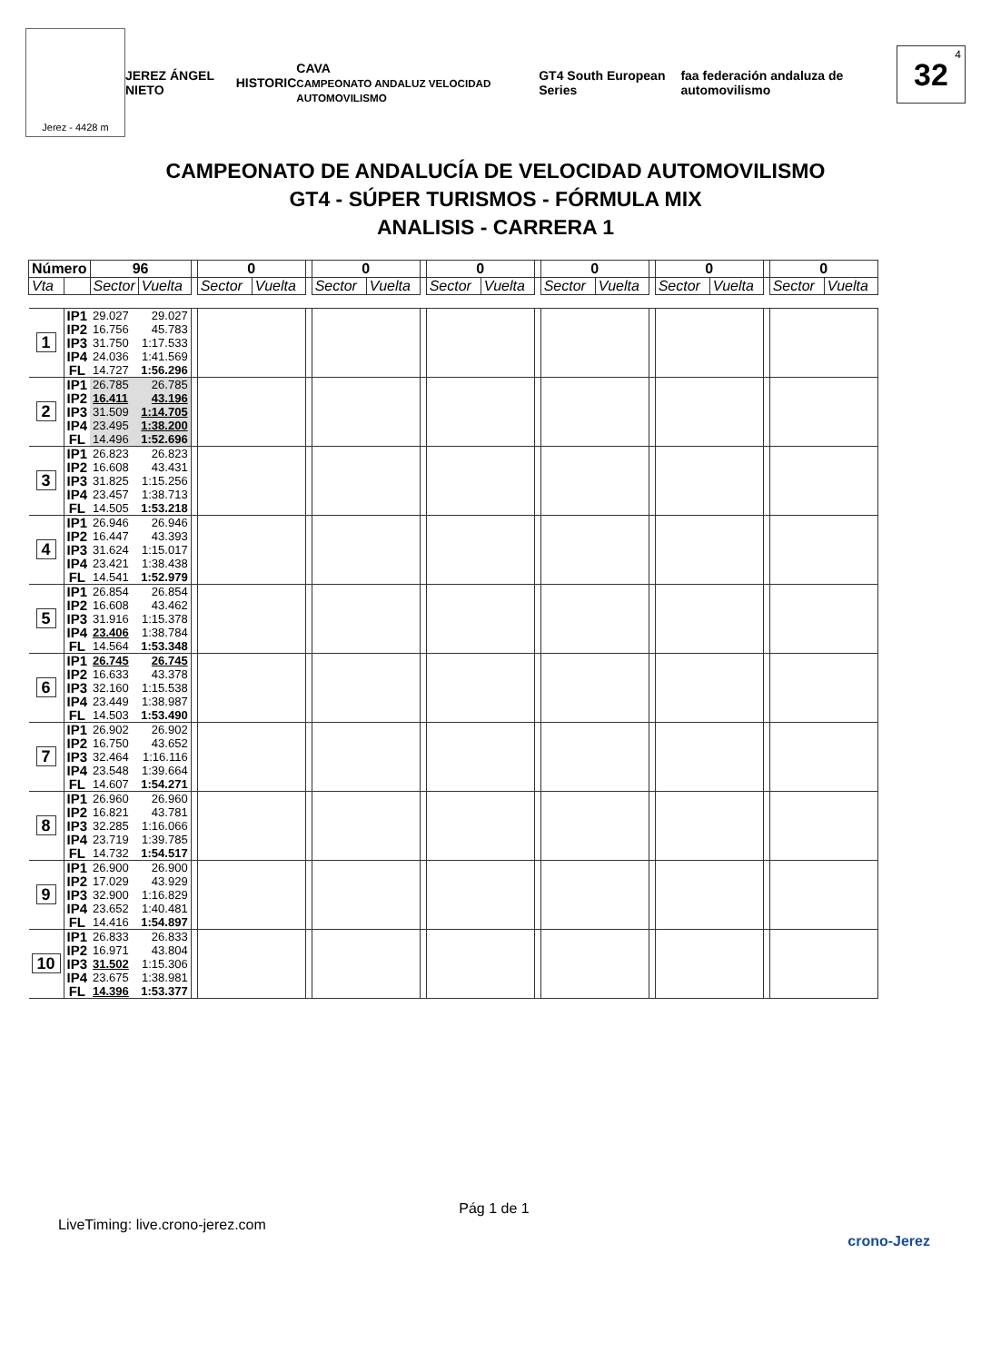Jerez - 4428 m
JEREZ ÁNGEL NIETO HISTORIC CAVA
CAMPEONATO ANDALUZ VELOCIDAD AUTOMOVILISMO GT4 South European Series faa federación andaluza de automovilismo
<sup>4</sup> 32
CAMPEONATO DE ANDALUCÍA DE VELOCIDAD AUTOMOVILISMO
GT4 - SÚPER TURISMOS - FÓRMULA MIX
ANALISIS - CARRERA 1
| Número | | 96 | | | 0 | | | 0 | | | 0 | | | 0 | | | 0 | | | 0 | |
| --- | --- | --- | --- | --- | --- | --- | --- | --- | --- | --- | --- | --- | --- | --- | --- | --- | --- | --- | --- | --- | --- |
| Vta | | Sector | Vuelta | | Sector | Vuelta | | Sector | Vuelta | | Sector | Vuelta | | Sector | Vuelta | | Sector | Vuelta | | Sector | Vuelta |
| 1 | IP1 | 29.027 | 29.027 | | | | | | | | | | | | | | | | | | |
| | IP2 | 16.756 | 45.783 | | | | | | | | | | | | | | | | | | |
| | IP3 | 31.750 | 1:17.533 | | | | | | | | | | | | | | | | | | |
| | IP4 | 24.036 | 1:41.569 | | | | | | | | | | | | | | | | | | |
| | FL | 14.727 | 1:56.296 | | | | | | | | | | | | | | | | | | |
| 2 | IP1 | 26.785 | 26.785 | | | | | | | | | | | | | | | | | | |
| | IP2 | 16.411 | 43.196 | | | | | | | | | | | | | | | | | | |
| | IP3 | 31.509 | 1:14.705 | | | | | | | | | | | | | | | | | | |
| | IP4 | 23.495 | 1:38.200 | | | | | | | | | | | | | | | | | | |
| | FL | 14.496 | 1:52.696 | | | | | | | | | | | | | | | | | | |
| 3 | IP1 | 26.823 | 26.823 | | | | | | | | | | | | | | | | | | |
| | IP2 | 16.608 | 43.431 | | | | | | | | | | | | | | | | | | |
| | IP3 | 31.825 | 1:15.256 | | | | | | | | | | | | | | | | | | |
| | IP4 | 23.457 | 1:38.713 | | | | | | | | | | | | | | | | | | |
| | FL | 14.505 | 1:53.218 | | | | | | | | | | | | | | | | | | |
| 4 | IP1 | 26.946 | 26.946 | | | | | | | | | | | | | | | | | | |
| | IP2 | 16.447 | 43.393 | | | | | | | | | | | | | | | | | | |
| | IP3 | 31.624 | 1:15.017 | | | | | | | | | | | | | | | | | | |
| | IP4 | 23.421 | 1:38.438 | | | | | | | | | | | | | | | | | | |
| | FL | 14.541 | 1:52.979 | | | | | | | | | | | | | | | | | | |
| 5 | IP1 | 26.854 | 26.854 | | | | | | | | | | | | | | | | | | |
| | IP2 | 16.608 | 43.462 | | | | | | | | | | | | | | | | | | |
| | IP3 | 31.916 | 1:15.378 | | | | | | | | | | | | | | | | | | |
| | IP4 | 23.406 | 1:38.784 | | | | | | | | | | | | | | | | | | |
| | FL | 14.564 | 1:53.348 | | | | | | | | | | | | | | | | | | |
| 6 | IP1 | 26.745 | 26.745 | | | | | | | | | | | | | | | | | | |
| | IP2 | 16.633 | 43.378 | | | | | | | | | | | | | | | | | | |
| | IP3 | 32.160 | 1:15.538 | | | | | | | | | | | | | | | | | | |
| | IP4 | 23.449 | 1:38.987 | | | | | | | | | | | | | | | | | | |
| | FL | 14.503 | 1:53.490 | | | | | | | | | | | | | | | | | | |
| 7 | IP1 | 26.902 | 26.902 | | | | | | | | | | | | | | | | | | |
| | IP2 | 16.750 | 43.652 | | | | | | | | | | | | | | | | | | |
| | IP3 | 32.464 | 1:16.116 | | | | | | | | | | | | | | | | | | |
| | IP4 | 23.548 | 1:39.664 | | | | | | | | | | | | | | | | | | |
| | FL | 14.607 | 1:54.271 | | | | | | | | | | | | | | | | | | |
| 8 | IP1 | 26.960 | 26.960 | | | | | | | | | | | | | | | | | | |
| | IP2 | 16.821 | 43.781 | | | | | | | | | | | | | | | | | | |
| | IP3 | 32.285 | 1:16.066 | | | | | | | | | | | | | | | | | | |
| | IP4 | 23.719 | 1:39.785 | | | | | | | | | | | | | | | | | | |
| | FL | 14.732 | 1:54.517 | | | | | | | | | | | | | | | | | | |
| 9 | IP1 | 26.900 | 26.900 | | | | | | | | | | | | | | | | | | |
| | IP2 | 17.029 | 43.929 | | | | | | | | | | | | | | | | | | |
| | IP3 | 32.900 | 1:16.829 | | | | | | | | | | | | | | | | | | |
| | IP4 | 23.652 | 1:40.481 | | | | | | | | | | | | | | | | | | |
| | FL | 14.416 | 1:54.897 | | | | | | | | | | | | | | | | | | |
| 10 | IP1 | 26.833 | 26.833 | | | | | | | | | | | | | | | | | | |
| | IP2 | 16.971 | 43.804 | | | | | | | | | | | | | | | | | | |
| | IP3 | 31.502 | 1:15.306 | | | | | | | | | | | | | | | | | | |
| | IP4 | 23.675 | 1:38.981 | | | | | | | | | | | | | | | | | | |
| | FL | 14.396 | 1:53.377 | | | | | | | | | | | | | | | | | | |
Pág 1 de 1
LiveTiming: live.crono-jerez.com
crono-Jerez